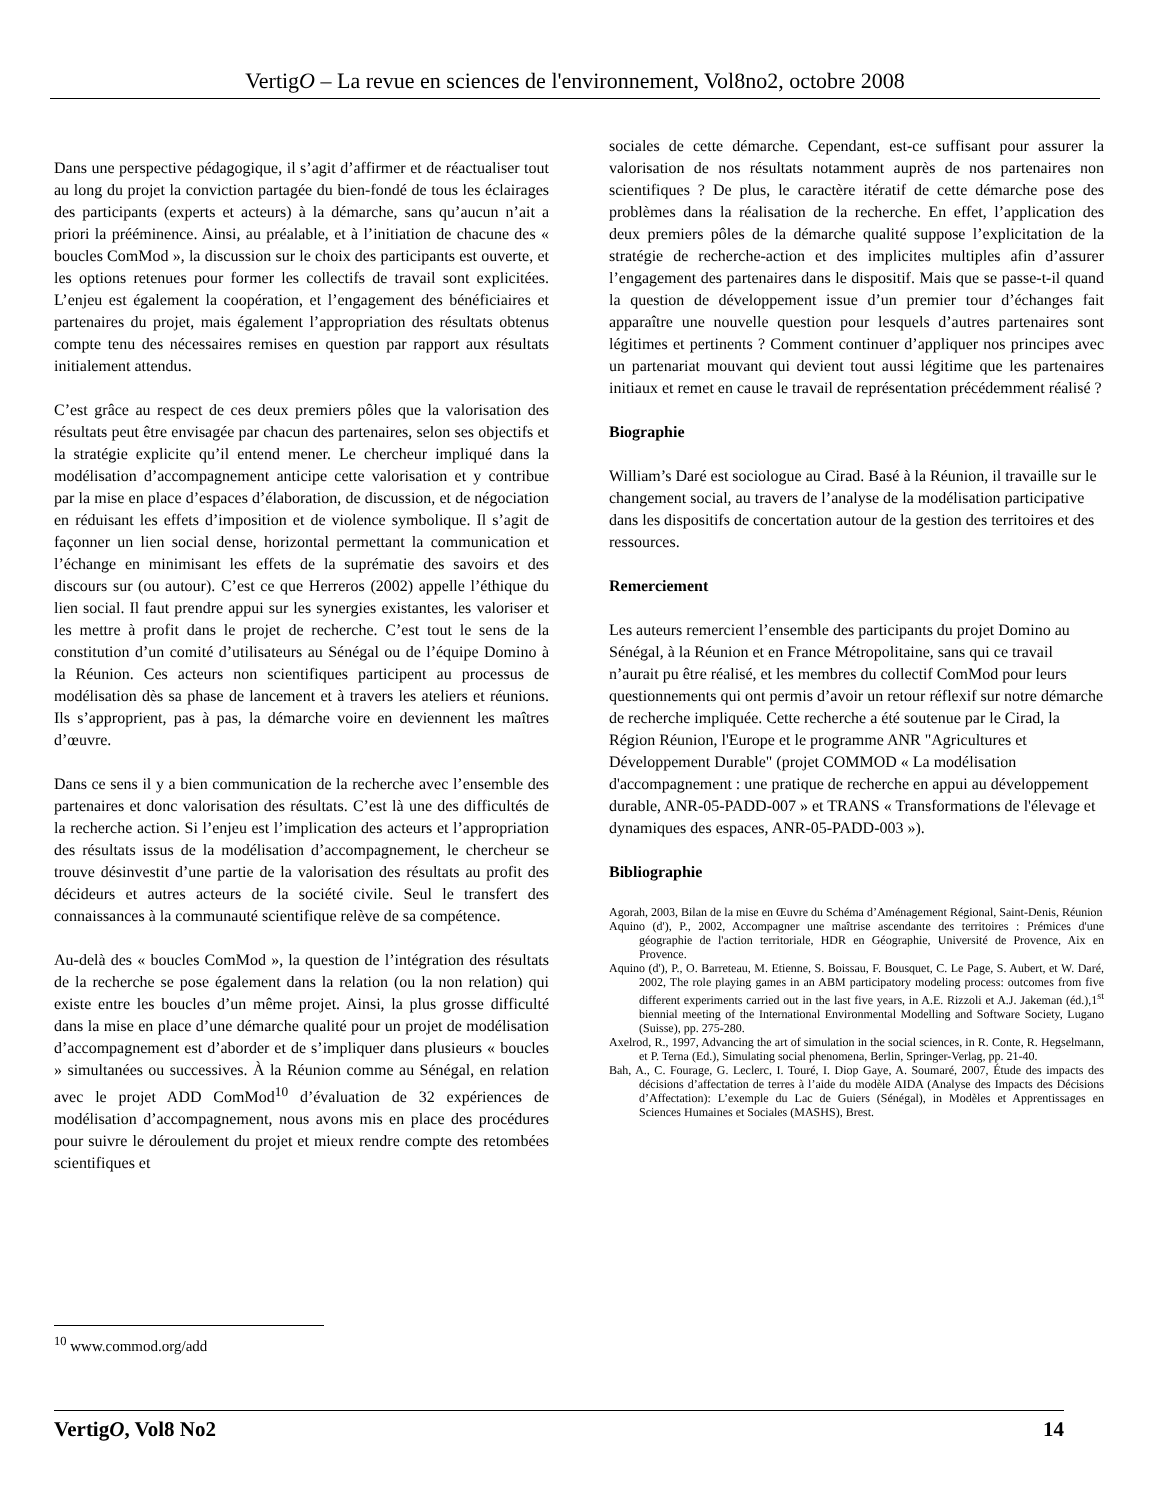VertigO – La revue en sciences de l'environnement, Vol8no2, octobre 2008
Dans une perspective pédagogique, il s’agit d’affirmer et de réactualiser tout au long du projet la conviction partagée du bien-fondé de tous les éclairages des participants (experts et acteurs) à la démarche, sans qu’aucun n’ait a priori la prééminence. Ainsi, au préalable, et à l’initiation de chacune des « boucles ComMod », la discussion sur le choix des participants est ouverte, et les options retenues pour former les collectifs de travail sont explicitées. L’enjeu est également la coopération, et l’engagement des bénéficiaires et partenaires du projet, mais également l’appropriation des résultats obtenus compte tenu des nécessaires remises en question par rapport aux résultats initialement attendus.
C’est grâce au respect de ces deux premiers pôles que la valorisation des résultats peut être envisagée par chacun des partenaires, selon ses objectifs et la stratégie explicite qu’il entend mener. Le chercheur impliqué dans la modélisation d’accompagnement anticipe cette valorisation et y contribue par la mise en place d’espaces d’élaboration, de discussion, et de négociation en réduisant les effets d’imposition et de violence symbolique. Il s’agit de façonner un lien social dense, horizontal permettant la communication et l’échange en minimisant les effets de la suprématie des savoirs et des discours sur (ou autour). C’est ce que Herreros (2002) appelle l’éthique du lien social. Il faut prendre appui sur les synergies existantes, les valoriser et les mettre à profit dans le projet de recherche. C’est tout le sens de la constitution d’un comité d’utilisateurs au Sénégal ou de l’équipe Domino à la Réunion. Ces acteurs non scientifiques participent au processus de modélisation dès sa phase de lancement et à travers les ateliers et réunions. Ils s’approprient, pas à pas, la démarche voire en deviennent les maîtres d’œuvre.
Dans ce sens il y a bien communication de la recherche avec l’ensemble des partenaires et donc valorisation des résultats. C’est là une des difficultés de la recherche action. Si l’enjeu est l’implication des acteurs et l’appropriation des résultats issus de la modélisation d’accompagnement, le chercheur se trouve désinvestit d’une partie de la valorisation des résultats au profit des décideurs et autres acteurs de la société civile. Seul le transfert des connaissances à la communauté scientifique relève de sa compétence.
Au-delà des « boucles ComMod », la question de l’intégration des résultats de la recherche se pose également dans la relation (ou la non relation) qui existe entre les boucles d’un même projet. Ainsi, la plus grosse difficulté dans la mise en place d’une démarche qualité pour un projet de modélisation d’accompagnement est d’aborder et de s’impliquer dans plusieurs « boucles » simultanées ou successives. À la Réunion comme au Sénégal, en relation avec le projet ADD ComMod<sup>10</sup> d’évaluation de 32 expériences de modélisation d’accompagnement, nous avons mis en place des procédures pour suivre le déroulement du projet et mieux rendre compte des retombées scientifiques et
sociales de cette démarche. Cependant, est-ce suffisant pour assurer la valorisation de nos résultats notamment auprès de nos partenaires non scientifiques ? De plus, le caractère itératif de cette démarche pose des problèmes dans la réalisation de la recherche. En effet, l’application des deux premiers pôles de la démarche qualité suppose l’explicitation de la stratégie de recherche-action et des implicites multiples afin d’assurer l’engagement des partenaires dans le dispositif. Mais que se passe-t-il quand la question de développement issue d’un premier tour d’échanges fait apparaître une nouvelle question pour lesquels d’autres partenaires sont légitimes et pertinents ? Comment continuer d’appliquer nos principes avec un partenariat mouvant qui devient tout aussi légitime que les partenaires initiaux et remet en cause le travail de représentation précédemment réalisé ?
Biographie
William’s Daré est sociologue au Cirad. Basé à la Réunion, il travaille sur le changement social, au travers de l’analyse de la modélisation participative dans les dispositifs de concertation autour de la gestion des territoires et des ressources.
Remerciement
Les auteurs remercient l’ensemble des participants du projet Domino au Sénégal, à la Réunion et en France Métropolitaine, sans qui ce travail n’aurait pu être réalisé, et les membres du collectif ComMod pour leurs questionnements qui ont permis d’avoir un retour réflexif sur notre démarche de recherche impliquée. Cette recherche a été soutenue par le Cirad, la Région Réunion, l'Europe et le programme ANR "Agricultures et Développement Durable" (projet COMMOD « La modélisation d'accompagnement : une pratique de recherche en appui au développement durable, ANR-05-PADD-007 » et TRANS « Transformations de l'élevage et dynamiques des espaces, ANR-05-PADD-003 »).
Bibliographie
Agorah, 2003, Bilan de la mise en Œuvre du Schéma d’Aménagement Régional, Saint-Denis, Réunion
Aquino (d'), P., 2002, Accompagner une maîtrise ascendante des territoires : Prémices d'une géographie de l'action territoriale, HDR en Géographie, Université de Provence, Aix en Provence.
Aquino (d'), P., O. Barreteau, M. Etienne, S. Boissau, F. Bousquet, C. Le Page, S. Aubert, et W. Daré, 2002, The role playing games in an ABM participatory modeling process: outcomes from five different experiments carried out in the last five years, in A.E. Rizzoli et A.J. Jakeman (éd.),1<sup>st</sup> biennial meeting of the International Environmental Modelling and Software Society, Lugano (Suisse), pp. 275-280.
Axelrod, R., 1997, Advancing the art of simulation in the social sciences, in R. Conte, R. Hegselmann, et P. Terna (Ed.), Simulating social phenomena, Berlin, Springer-Verlag, pp. 21-40.
Bah, A., C. Fourage, G. Leclerc, I. Touré, I. Diop Gaye, A. Soumaré, 2007, Étude des impacts des décisions d’affectation de terres à l’aide du modèle AIDA (Analyse des Impacts des Décisions d’Affectation): L’exemple du Lac de Guiers (Sénégal), in Modèles et Apprentissages en Sciences Humaines et Sociales (MASHS), Brest.
<sup>10</sup> www.commod.org/add
VertigO, Vol8 No2 14